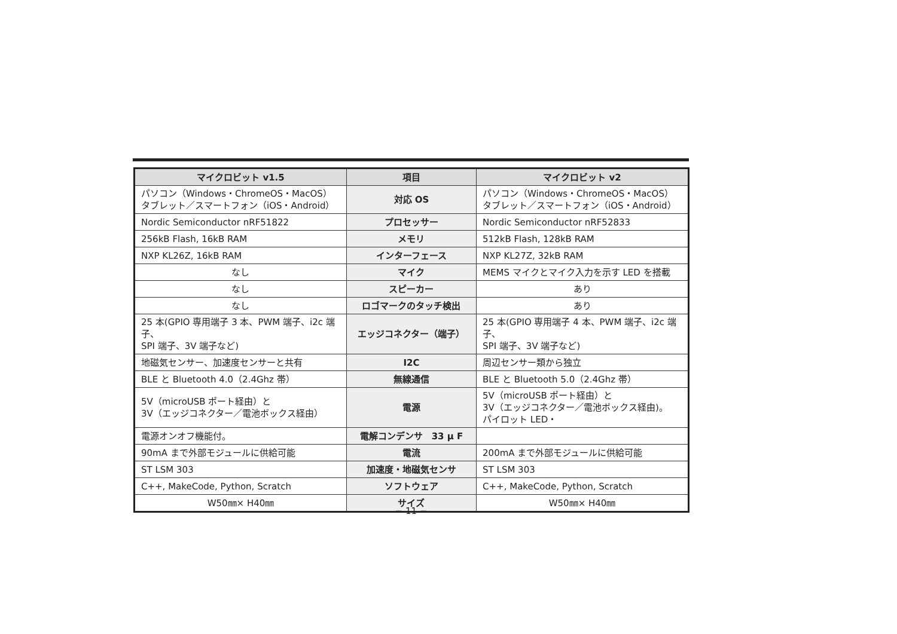| マイクロビット v1.5 | 項目 | マイクロビット v2 |
| --- | --- | --- |
| パソコン（Windows・ChromeOS・MacOS） タブレット／スマートフォン（iOS・Android） | 対応 OS | パソコン（Windows・ChromeOS・MacOS） タブレット／スマートフォン（iOS・Android） |
| Nordic Semiconductor nRF51822 | プロセッサー | Nordic Semiconductor nRF52833 |
| 256kB Flash, 16kB RAM | メモリ | 512kB Flash, 128kB RAM |
| NXP KL26Z, 16kB RAM | インターフェース | NXP KL27Z, 32kB RAM |
| なし | マイク | MEMS マイクとマイク入力を示す LED を搭載 |
| なし | スピーカー | あり |
| なし | ロゴマークのタッチ検出 | あり |
| 25 本(GPIO 専用端子 3 本、PWM 端子、i2c 端子、 SPI 端子、3V 端子など) | エッジコネクター（端子） | 25 本(GPIO 専用端子 4 本、PWM 端子、i2c 端子、 SPI 端子、3V 端子など) |
| 地磁気センサー、加速度センサーと共有 | I2C | 周辺センサー類から独立 |
| BLE と Bluetooth 4.0（2.4Ghz 帯） | 無線通信 | BLE と Bluetooth 5.0（2.4Ghz 帯） |
| 5V（microUSB ポート経由）と 3V（エッジコネクター／電池ボックス経由） | 電源 | 5V（microUSB ポート経由）と 3V（エッジコネクター／電池ボックス経由)。 パイロット LED・ |
| 電源オンオフ機能付。 | 電解コンデンサ 33 μ F | |
| 90mA まで外部モジュールに供給可能 | 電流 | 200mA まで外部モジュールに供給可能 |
| ST LSM 303 | 加速度・地磁気センサ | ST LSM 303 |
| C++, MakeCode, Python, Scratch | ソフトウェア | C++, MakeCode, Python, Scratch |
| W50㎜× H40㎜ | サイズ | W50㎜× H40㎜ |
− 11 −